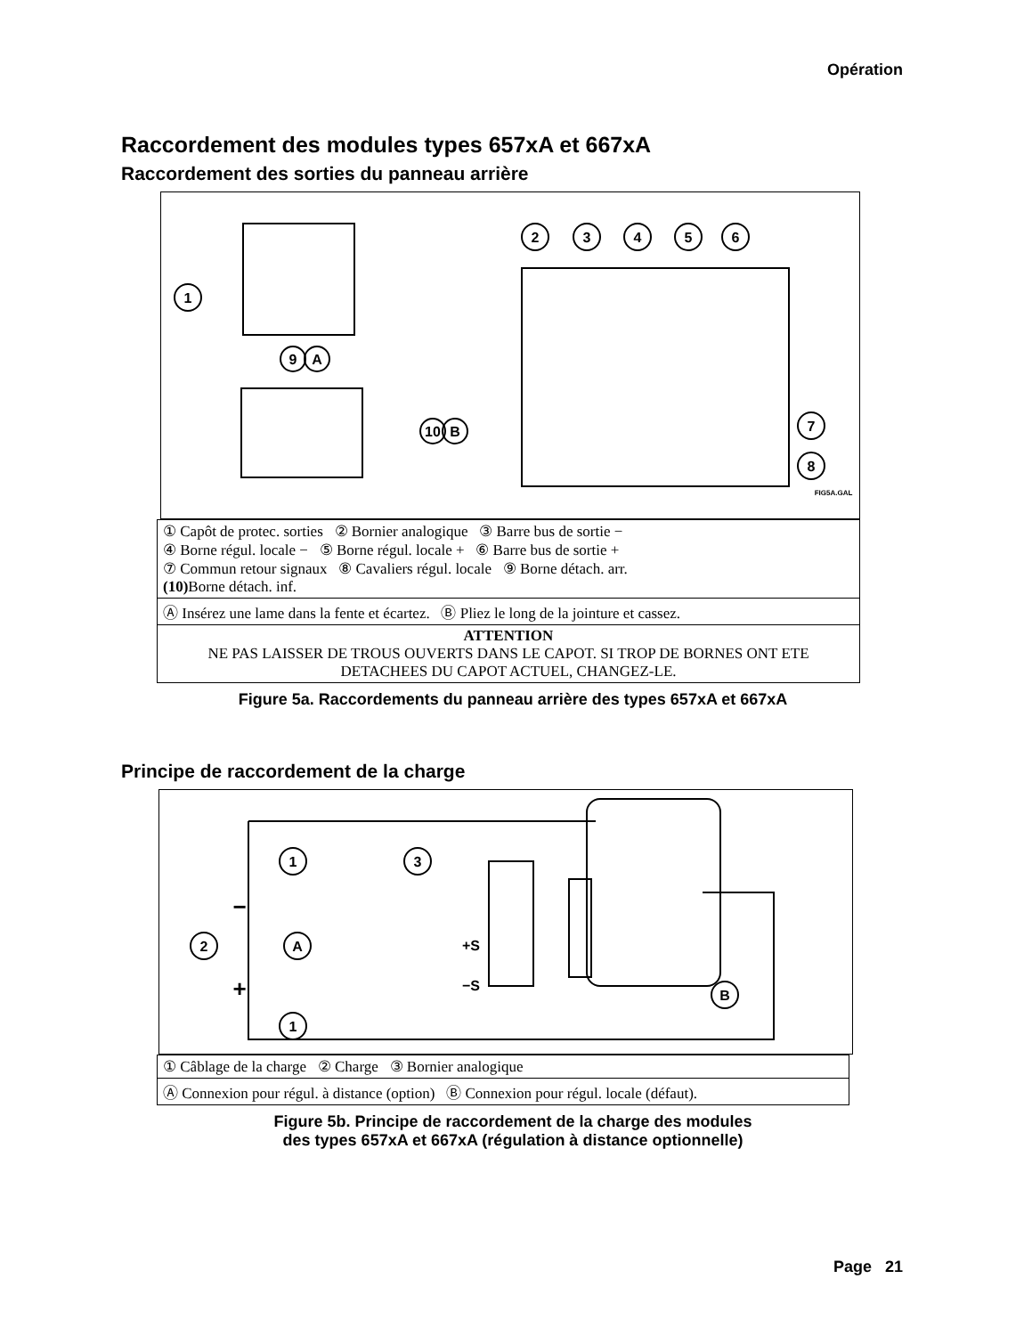Opération
Raccordement des modules types 657xA et 667xA
Raccordement des sorties du panneau arrière
1
9
A
2
3
4
5
6
7
8
10
B
FIG5A.GAL
| ① Capôt de protec. sorties ② Bornier analogique ③ Barre bus de sortie − ④ Borne régul. locale − ⑤ Borne régul. locale + ⑥ Barre bus de sortie + ⑦ Commun retour signaux ⑧ Cavaliers régul. locale ⑨ Borne détach. arr. (10) Borne détach. inf. |
| Ⓐ Insérez une lame dans la fente et écartez. Ⓑ Pliez le long de la jointure et cassez. |
| ATTENTION NE PAS LAISSER DE TROUS OUVERTS DANS LE CAPOT. SI TROP DE BORNES ONT ETE DETACHEES DU CAPOT ACTUEL, CHANGEZ-LE. |
Figure 5a. Raccordements du panneau arrière des types 657xA et 667xA
Principe de raccordement de la charge
1
3
2
A
1
B
−
+
+S
−S
| ① Câblage de la charge ② Charge ③ Bornier analogique |
| Ⓐ Connexion pour régul. à distance (option) Ⓑ Connexion pour régul. locale (défaut). |
Figure 5b. Principe de raccordement de la charge des modules
des types 657xA et 667xA (régulation à distance optionnelle)
Page 21